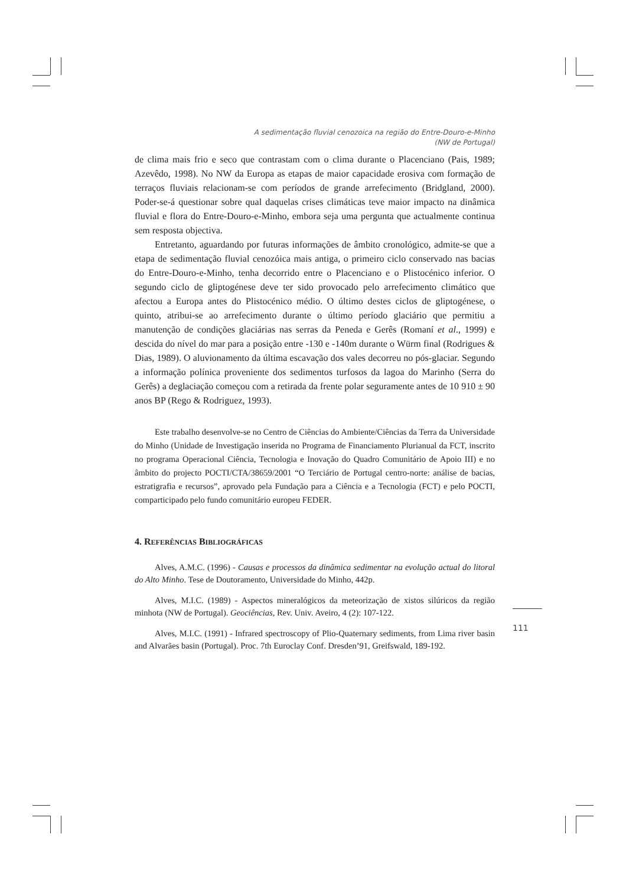A sedimentação fluvial cenozoica na região do Entre-Douro-e-Minho
(NW de Portugal)
de clima mais frio e seco que contrastam com o clima durante o Placenciano (Pais, 1989; Azevêdo, 1998). No NW da Europa as etapas de maior capacidade erosiva com formação de terraços fluviais relacionam-se com períodos de grande arrefecimento (Bridgland, 2000). Poder-se-á questionar sobre qual daquelas crises climáticas teve maior impacto na dinâmica fluvial e flora do Entre-Douro-e-Minho, embora seja uma pergunta que actualmente continua sem resposta objectiva.
Entretanto, aguardando por futuras informações de âmbito cronológico, admite-se que a etapa de sedimentação fluvial cenozóica mais antiga, o primeiro ciclo conservado nas bacias do Entre-Douro-e-Minho, tenha decorrido entre o Placenciano e o Plistocénico inferior. O segundo ciclo de gliptogénese deve ter sido provocado pelo arrefecimento climático que afectou a Europa antes do Plistocénico médio. O último destes ciclos de gliptogénese, o quinto, atribui-se ao arrefecimento durante o último período glaciário que permitiu a manutenção de condições glaciárias nas serras da Peneda e Gerês (Romaní et al., 1999) e descida do nível do mar para a posição entre -130 e -140m durante o Würm final (Rodrigues & Dias, 1989). O aluvionamento da última escavação dos vales decorreu no pós-glaciar. Segundo a informação polínica proveniente dos sedimentos turfosos da lagoa do Marinho (Serra do Gerês) a deglaciação começou com a retirada da frente polar seguramente antes de 10 910 ± 90 anos BP (Rego & Rodriguez, 1993).
Este trabalho desenvolve-se no Centro de Ciências do Ambiente/Ciências da Terra da Universidade do Minho (Unidade de Investigação inserida no Programa de Financiamento Plurianual da FCT, inscrito no programa Operacional Ciência, Tecnologia e Inovação do Quadro Comunitário de Apoio III) e no âmbito do projecto POCTI/CTA/38659/2001 “O Terciário de Portugal centro-norte: análise de bacias, estratigrafia e recursos”, aprovado pela Fundação para a Ciência e a Tecnologia (FCT) e pelo POCTI, comparticipado pelo fundo comunitário europeu FEDER.
4. REFERÊNCIAS BIBLIOGRÁFICAS
Alves, A.M.C. (1996) - Causas e processos da dinâmica sedimentar na evolução actual do litoral do Alto Minho. Tese de Doutoramento, Universidade do Minho, 442p.
Alves, M.I.C. (1989) - Aspectos mineralógicos da meteorização de xistos silúricos da região minhota (NW de Portugal). Geociências, Rev. Univ. Aveiro, 4 (2): 107-122.
Alves, M.I.C. (1991) - Infrared spectroscopy of Plio-Quaternary sediments, from Lima river basin and Alvarães basin (Portugal). Proc. 7th Euroclay Conf. Dresden’91, Greifswald, 189-192.
111